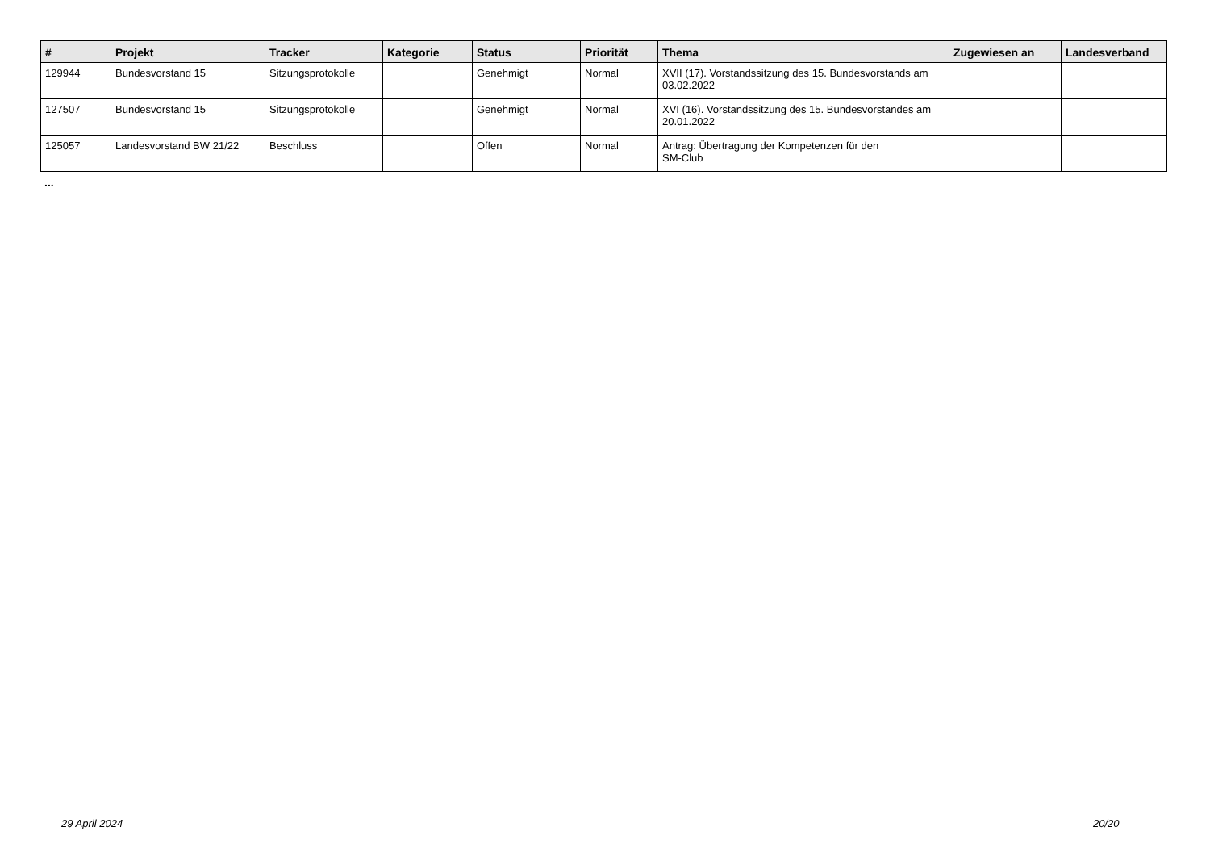| # | Projekt | Tracker | Kategorie | Status | Priorität | Thema | Zugewiesen an | Landesverband |
| --- | --- | --- | --- | --- | --- | --- | --- | --- |
| 129944 | Bundesvorstand 15 | Sitzungsprotokolle | | Genehmigt | Normal | XVII (17). Vorstandssitzung des 15. Bundesvorstands am 03.02.2022 | | |
| 127507 | Bundesvorstand 15 | Sitzungsprotokolle | | Genehmigt | Normal | XVI (16). Vorstandssitzung des 15. Bundesvorstandes am 20.01.2022 | | |
| 125057 | Landesvorstand BW 21/22 | Beschluss | | Offen | Normal | Antrag: Übertragung der Kompetenzen für den SM-Club | | |
...
29 April 2024 20/20